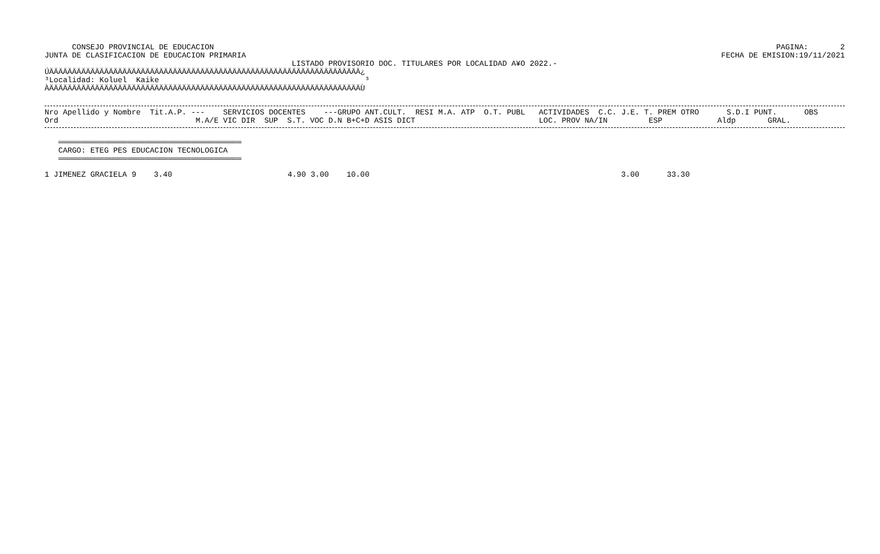CONSEJO PROVINCIAL DE EDUCACION
PAGINA:       2
JUNTA DE CLASIFICACION DE EDUCACION PRIMARIA
FECHA DE EMISION:19/11/2021
                                                      LISTADO PROVISORIO DOC. TITULARES POR LOCALIDAD A¥O 2022.-
ÚÄÄÄÄÄÄÄÄÄÄÄÄÄÄÄÄÄÄÄÄÄÄÄÄÄÄÄÄÄÄÄÄÄÄÄÄÄÄÄÄÄÄÄÄÄÄÄÄÄÄÄÄÄÄÄÄÄÄÄÄÄÄÄÄÄÄÄÄ¿
³Localidad: Koluel  Kaike                                             ³
ÀÄÄÄÄÄÄÄÄÄÄÄÄÄÄÄÄÄÄÄÄÄÄÄÄÄÄÄÄÄÄÄÄÄÄÄÄÄÄÄÄÄÄÄÄÄÄÄÄÄÄÄÄÄÄÄÄÄÄÄÄÄÄÄÄÄÄÄÄÙ
Nro Apellido y Nombre  Tit.A.P. ---    SERVICIOS DOCENTES    ---GRUPO ANT.CULT.  RESI M.A. ATP  O.T. PUBL   ACTIVIDADES  C.C. J.E. T. PREM OTRO      S.D.I PUNT.      OBS
Ord                              M.A/E VIC DIR  SUP  S.T. VOC D.N B+C+D ASIS DICT                           LOC. PROV NA/IN         ESP            Aldp       GRAL.
   ════════════════════════════════════════
   CARGO: ETEG PES EDUCACION TECNOLOGICA
   ════════════════════════════════════════
| 1 JIMENEZ GRACIELA | 9 | 3.40 | 4.90 | 3.00 | 10.00 | 3.00 | 33.30 |